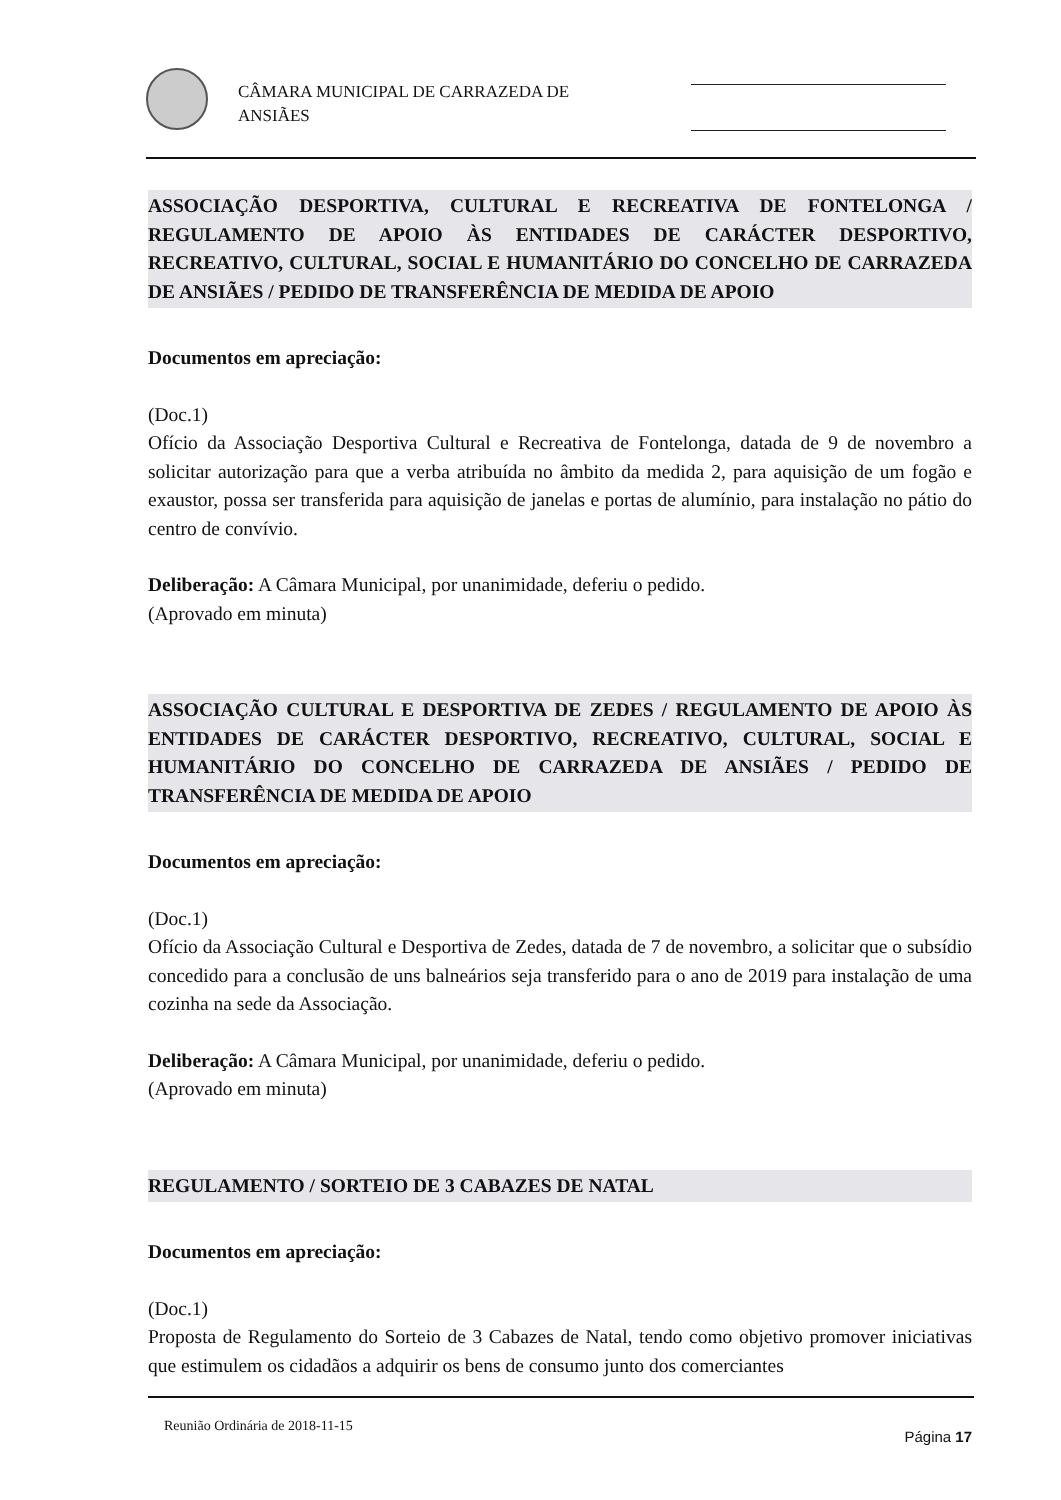CÂMARA MUNICIPAL DE CARRAZEDA DE
ANSIÃES
ASSOCIAÇÃO DESPORTIVA, CULTURAL E RECREATIVA DE FONTELONGA / REGULAMENTO DE APOIO ÀS ENTIDADES DE CARÁCTER DESPORTIVO, RECREATIVO, CULTURAL, SOCIAL E HUMANITÁRIO DO CONCELHO DE CARRAZEDA DE ANSIÃES / PEDIDO DE TRANSFERÊNCIA DE MEDIDA DE APOIO
Documentos em apreciação:
(Doc.1)
Ofício da Associação Desportiva Cultural e Recreativa de Fontelonga, datada de 9 de novembro a solicitar autorização para que a verba atribuída no âmbito da medida 2, para aquisição de um fogão e exaustor, possa ser transferida para aquisição de janelas e portas de alumínio, para instalação no pátio do centro de convívio.
Deliberação: A Câmara Municipal, por unanimidade, deferiu o pedido.
(Aprovado em minuta)
ASSOCIAÇÃO CULTURAL E DESPORTIVA DE ZEDES / REGULAMENTO DE APOIO ÀS ENTIDADES DE CARÁCTER DESPORTIVO, RECREATIVO, CULTURAL, SOCIAL E HUMANITÁRIO DO CONCELHO DE CARRAZEDA DE ANSIÃES / PEDIDO DE TRANSFERÊNCIA DE MEDIDA DE APOIO
Documentos em apreciação:
(Doc.1)
Ofício da Associação Cultural e Desportiva de Zedes, datada de 7 de novembro, a solicitar que o subsídio concedido para a conclusão de uns balneários seja transferido para o ano de 2019 para instalação de uma cozinha na sede da Associação.
Deliberação: A Câmara Municipal, por unanimidade, deferiu o pedido.
(Aprovado em minuta)
REGULAMENTO / SORTEIO DE 3 CABAZES DE NATAL
Documentos em apreciação:
(Doc.1)
Proposta de Regulamento do Sorteio de 3 Cabazes de Natal, tendo como objetivo promover iniciativas que estimulem os cidadãos a adquirir os bens de consumo junto dos comerciantes
Reunião Ordinária de 2018-11-15
Página 17